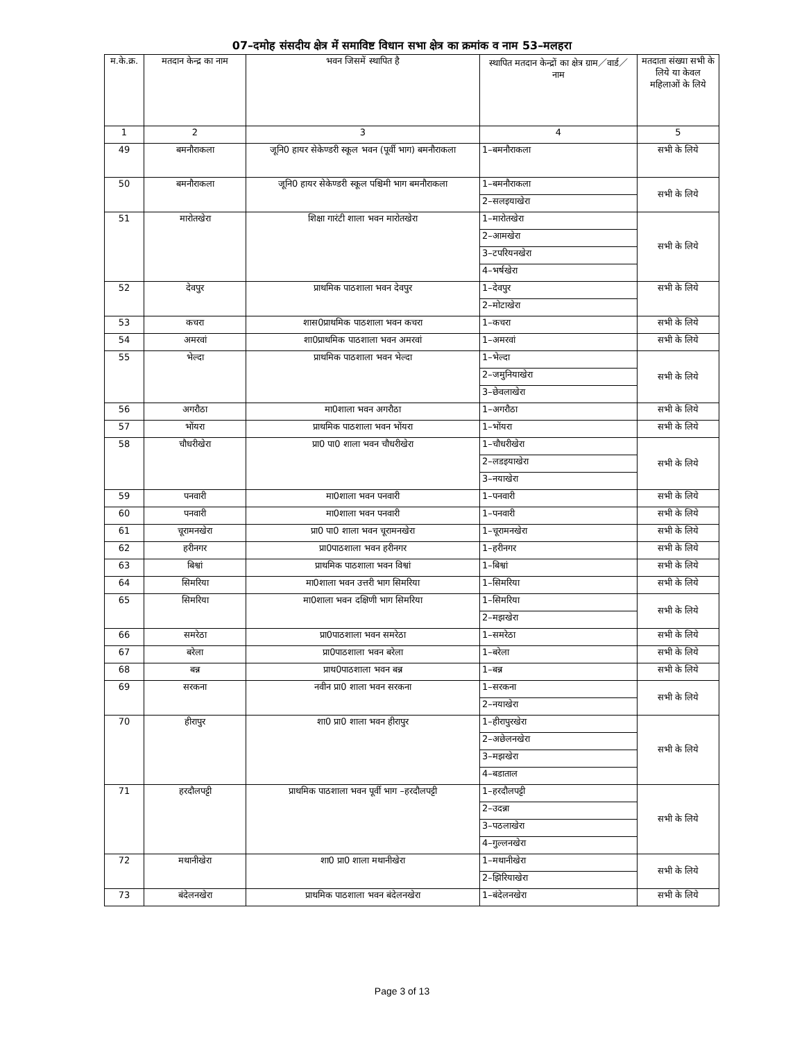07–दमोह संसदीय क्षेत्र में समाविष्ट विधान सभा क्षेत्र का क्रमांक व नाम 53–मलहरा
| म.के.क्र. | मतदान केन्द्र का नाम | भवन जिसमें स्थापित है | स्थापित मतदान केन्द्रों का क्षेत्र ग्राम／वार्ड／ नाम | मतदाता संख्या सभी के लिये या केवल महिलाओं के लिये |
| --- | --- | --- | --- | --- |
| 1 | 2 | 3 | 4 | 5 |
| 49 | बमनौराकला | जूनि0 हायर सेकेण्डरी स्कूल भवन (पूर्वी भाग) बमनौराकला | 1–बमनौराकला | सभी के लिये |
| 50 | बमनौराकला | जूनि0 हायर सेकेण्डरी स्कूल पश्चिमी भाग बमनौराकला | 1–बमनौराकला | सभी के लिये |
| | | | 2–सलइयाखेरा | |
| 51 | मारोतखेरा | शिक्षा गारंटी शाला भवन मारोतखेरा | 1–मारोतखेरा | सभी के लिये |
| | | | 2–आमखेरा | |
| | | | 3–टपरियनखेरा | |
| | | | 4–भर्षखेरा | |
| 52 | देवपुर | प्राथमिक पाठशाला भवन देवपुर | 1–देवपुर | सभी के लिये |
| | | | 2–मोटाखेरा | |
| 53 | कचरा | शास0प्राथमिक पाठशाला भवन कचरा | 1–कचरा | सभी के लिये |
| 54 | अमरवां | शा0प्राथमिक पाठशाला भवन अमरवां | 1–अमरवां | सभी के लिये |
| 55 | भेल्दा | प्राथमिक पाठशाला भवन भेल्दा | 1–भेल्दा | सभी के लिये |
| | | | 2–जमुनियाखेरा | |
| | | | 3–छेवलाखेरा | |
| 56 | अगरौठा | मा0शाला भवन अगरौठा | 1–अगरौठा | सभी के लिये |
| 57 | भोंयरा | प्राथमिक पाठशाला भवन भोंयरा | 1–भोंयरा | सभी के लिये |
| 58 | चौधरीखेरा | प्रा0 पा0 शाला भवन चौधरीखेरा | 1–चौधरीखेरा | सभी के लिये |
| | | | 2–लडइयाखेरा | |
| | | | 3–नयाखेरा | |
| 59 | पनवारी | मा0शाला भवन पनवारी | 1–पनवारी | सभी के लिये |
| 60 | पनवारी | मा0शाला भवन पनवारी | 1–पनवारी | सभी के लिये |
| 61 | चूरामनखेरा | प्रा0 पा0 शाला भवन चूरामनखेरा | 1–चूरामनखेरा | सभी के लिये |
| 62 | हरीनगर | प्रा0पाठशाला भवन हरीनगर | 1–हरीनगर | सभी के लिये |
| 63 | बिश्वां | प्राथमिक पाठशाला भवन विश्वां | 1–बिश्वां | सभी के लिये |
| 64 | सिमरिया | मा0शाला भवन उत्तरी भाग सिमरिया | 1–सिमरिया | सभी के लिये |
| 65 | सिमरिया | मा0शाला भवन दक्षिणी भाग सिमरिया | 1–सिमरिया | सभी के लिये |
| | | | 2–मझखेरा | |
| 66 | समरेठा | प्रा0पाठशाला भवन समरेठा | 1–समरेठा | सभी के लिये |
| 67 | बरेला | प्रा0पाठशाला भवन बरेला | 1–बरेला | सभी के लिये |
| 68 | बन्न | प्राथ0पाठशाला भवन बन्न | 1–बन्न | सभी के लिये |
| 69 | सरकना | नवीन प्रा0 शाला भवन सरकना | 1–सरकना | सभी के लिये |
| | | | 2–नयाखेरा | |
| 70 | हीरापुर | शा0 प्रा0 शाला भवन हीरापुर | 1–हीरापुरखेरा | सभी के लिये |
| | | | 2–अछेलनखेरा | |
| | | | 3–मझखेरा | |
| | | | 4–बडाताल | |
| 71 | हरदौलपट्टी | प्राथमिक पाठशाला भवन पूर्वी भाग –हरदौलपट्टी | 1–हरदौलपट्टी | सभी के लिये |
| | | | 2–उदन्ना | |
| | | | 3–पठलाखेरा | |
| | | | 4–गुल्लनखेरा | |
| 72 | मथानीखेरा | शा0 प्रा0 शाला मथानीखेरा | 1–मथानीखेरा | सभी के लिये |
| | | | 2–झिरियाखेरा | |
| 73 | बंदेलनखेरा | प्राथमिक पाठशाला भवन बंदेलनखेरा | 1–बंदेलनखेरा | सभी के लिये |
Page 3 of 13